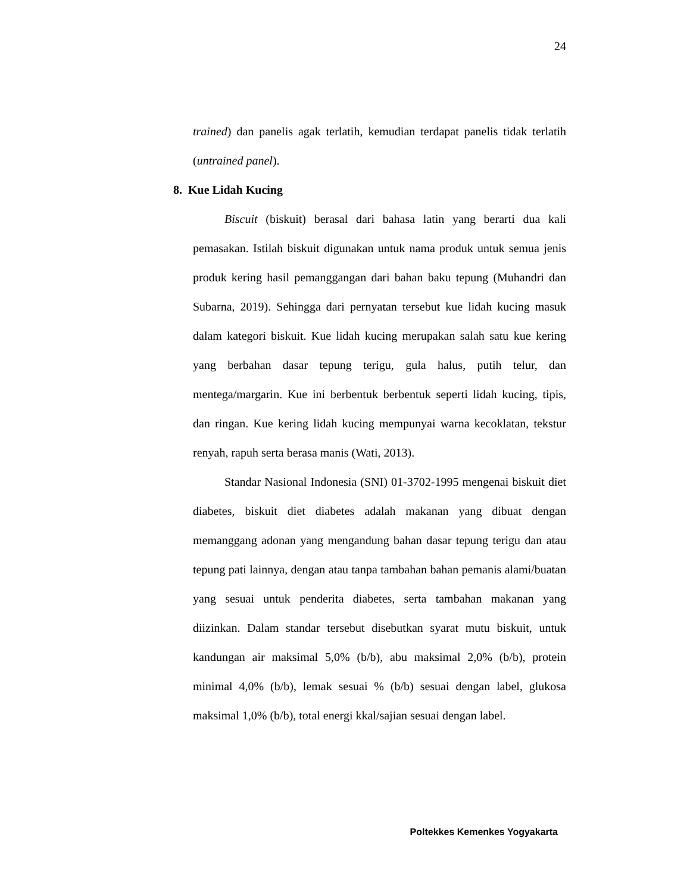24
trained) dan panelis agak terlatih, kemudian terdapat panelis tidak terlatih (untrained panel).
8. Kue Lidah Kucing
Biscuit (biskuit) berasal dari bahasa latin yang berarti dua kali pemasakan. Istilah biskuit digunakan untuk nama produk untuk semua jenis produk kering hasil pemanggangan dari bahan baku tepung (Muhandri dan Subarna, 2019). Sehingga dari pernyatan tersebut kue lidah kucing masuk dalam kategori biskuit. Kue lidah kucing merupakan salah satu kue kering yang berbahan dasar tepung terigu, gula halus, putih telur, dan mentega/margarin. Kue ini berbentuk berbentuk seperti lidah kucing, tipis, dan ringan. Kue kering lidah kucing mempunyai warna kecoklatan, tekstur renyah, rapuh serta berasa manis (Wati, 2013).
Standar Nasional Indonesia (SNI) 01-3702-1995 mengenai biskuit diet diabetes, biskuit diet diabetes adalah makanan yang dibuat dengan memanggang adonan yang mengandung bahan dasar tepung terigu dan atau tepung pati lainnya, dengan atau tanpa tambahan bahan pemanis alami/buatan yang sesuai untuk penderita diabetes, serta tambahan makanan yang diizinkan. Dalam standar tersebut disebutkan syarat mutu biskuit, untuk kandungan air maksimal 5,0% (b/b), abu maksimal 2,0% (b/b), protein minimal 4,0% (b/b), lemak sesuai % (b/b) sesuai dengan label, glukosa maksimal 1,0% (b/b), total energi kkal/sajian sesuai dengan label.
Poltekkes Kemenkes Yogyakarta